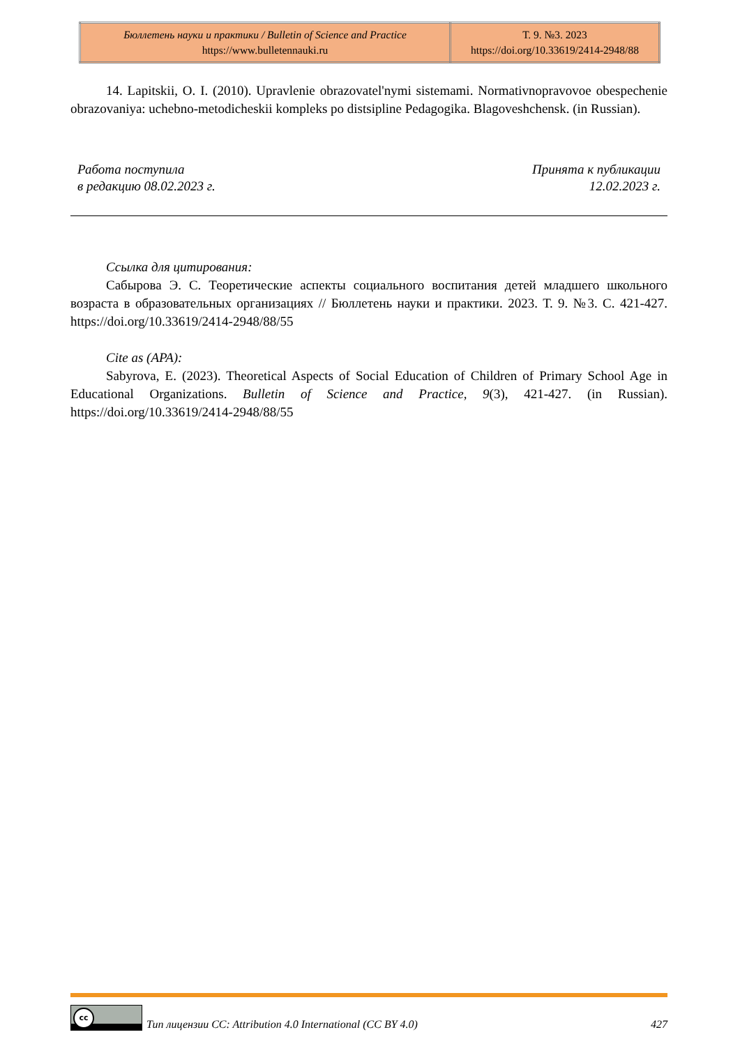| Бюллетень науки и практики / Bulletin of Science and Practice https://www.bulletennauki.ru | Т. 9. №3. 2023 https://doi.org/10.33619/2414-2948/88 |
14. Lapitskii, O. I. (2010). Upravlenie obrazovatel'nymi sistemami. Normativnopravovoe obespechenie obrazovaniya: uchebno-metodicheskii kompleks po distsipline Pedagogika. Blagoveshchensk. (in Russian).
Работа поступила
в редакцию 08.02.2023 г.
Принята к публикации
12.02.2023 г.
Ссылка для цитирования:
Сабырова Э. С. Теоретические аспекты социального воспитания детей младшего школьного возраста в образовательных организациях // Бюллетень науки и практики. 2023. Т. 9. №3. С. 421-427. https://doi.org/10.33619/2414-2948/88/55
Cite as (APA):
Sabyrova, E. (2023). Theoretical Aspects of Social Education of Children of Primary School Age in Educational Organizations. Bulletin of Science and Practice, 9(3), 421-427. (in Russian). https://doi.org/10.33619/2414-2948/88/55
cc
Тип лицензии CC: Attribution 4.0 International (CC BY 4.0) 427